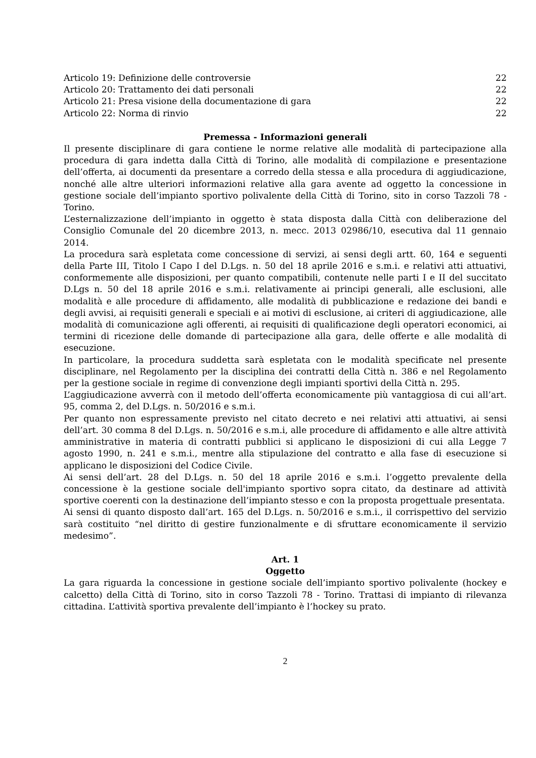Articolo 19: Definizione delle controversie 22
Articolo 20: Trattamento dei dati personali 22
Articolo 21: Presa visione della documentazione di gara 22
Articolo 22: Norma di rinvio 22
Premessa - Informazioni generali
Il presente disciplinare di gara contiene le norme relative alle modalità di partecipazione alla procedura di gara indetta dalla Città di Torino, alle modalità di compilazione e presentazione dell’offerta, ai documenti da presentare a corredo della stessa e alla procedura di aggiudicazione, nonché alle altre ulteriori informazioni relative alla gara avente ad oggetto la concessione in gestione sociale dell’impianto sportivo polivalente della Città di Torino, sito in corso Tazzoli 78 - Torino.
L’esternalizzazione dell’impianto in oggetto è stata disposta dalla Città con deliberazione del Consiglio Comunale del 20 dicembre 2013, n. mecc. 2013 02986/10, esecutiva dal 11 gennaio 2014.
La procedura sarà espletata come concessione di servizi, ai sensi degli artt. 60, 164 e seguenti della Parte III, Titolo I Capo I del D.Lgs. n. 50 del 18 aprile 2016 e s.m.i. e relativi atti attuativi, conformemente alle disposizioni, per quanto compatibili, contenute nelle parti I e II del succitato D.Lgs n. 50 del 18 aprile 2016 e s.m.i. relativamente ai principi generali, alle esclusioni, alle modalità e alle procedure di affidamento, alle modalità di pubblicazione e redazione dei bandi e degli avvisi, ai requisiti generali e speciali e ai motivi di esclusione, ai criteri di aggiudicazione, alle modalità di comunicazione agli offerenti, ai requisiti di qualificazione degli operatori economici, ai termini di ricezione delle domande di partecipazione alla gara, delle offerte e alle modalità di esecuzione.
In particolare, la procedura suddetta sarà espletata con le modalità specificate nel presente disciplinare, nel Regolamento per la disciplina dei contratti della Città n. 386 e nel Regolamento per la gestione sociale in regime di convenzione degli impianti sportivi della Città n. 295.
L’aggiudicazione avverrà con il metodo dell’offerta economicamente più vantaggiosa di cui all’art. 95, comma 2, del D.Lgs. n. 50/2016 e s.m.i.
Per quanto non espressamente previsto nel citato decreto e nei relativi atti attuativi, ai sensi dell’art. 30 comma 8 del D.Lgs. n. 50/2016 e s.m.i, alle procedure di affidamento e alle altre attività amministrative in materia di contratti pubblici si applicano le disposizioni di cui alla Legge 7 agosto 1990, n. 241 e s.m.i., mentre alla stipulazione del contratto e alla fase di esecuzione si applicano le disposizioni del Codice Civile.
Ai sensi dell’art. 28 del D.Lgs. n. 50 del 18 aprile 2016 e s.m.i. l’oggetto prevalente della concessione è la gestione sociale dell'impianto sportivo sopra citato, da destinare ad attività sportive coerenti con la destinazione dell’impianto stesso e con la proposta progettuale presentata.
Ai sensi di quanto disposto dall’art. 165 del D.Lgs. n. 50/2016 e s.m.i., il corrispettivo del servizio sarà costituito “nel diritto di gestire funzionalmente e di sfruttare economicamente il servizio medesimo”.
Art. 1
Oggetto
La gara riguarda la concessione in gestione sociale dell’impianto sportivo polivalente (hockey e calcetto) della Città di Torino, sito in corso Tazzoli 78 - Torino. Trattasi di impianto di rilevanza cittadina. L’attività sportiva prevalente dell’impianto è l’hockey su prato.
2